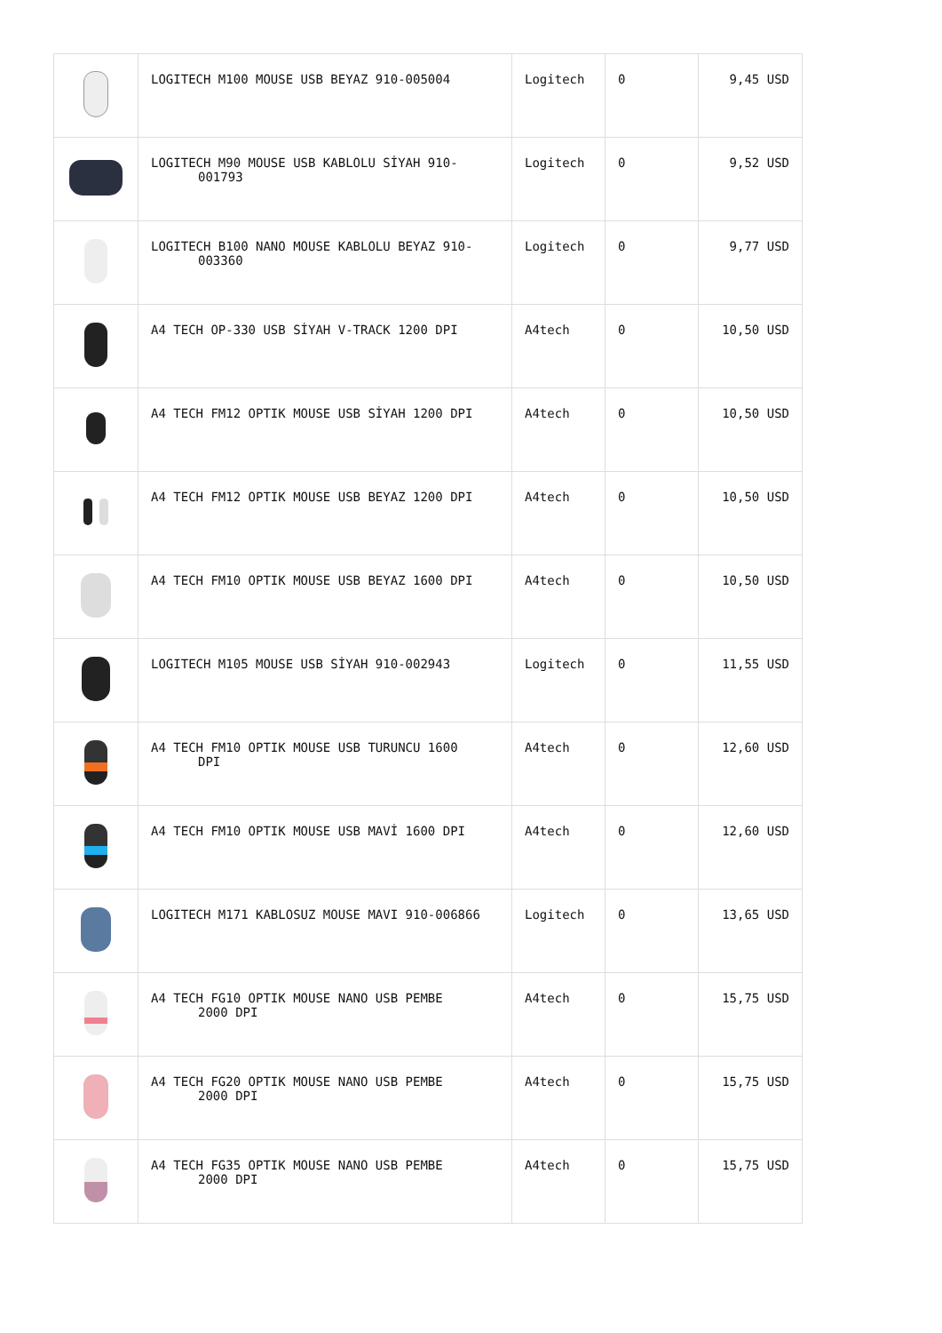| | LOGITECH M100 MOUSE USB BEYAZ 910-005004 | Logitech | 0 | 9,45 USD |
| | LOGITECH M90 MOUSE USB KABLOLU SİYAH 910- 001793 | Logitech | 0 | 9,52 USD |
| | LOGITECH B100 NANO MOUSE KABLOLU BEYAZ 910- 003360 | Logitech | 0 | 9,77 USD |
| | A4 TECH OP-330 USB SİYAH V-TRACK 1200 DPI | A4tech | 0 | 10,50 USD |
| | A4 TECH FM12 OPTIK MOUSE USB SİYAH 1200 DPI | A4tech | 0 | 10,50 USD |
| | A4 TECH FM12 OPTIK MOUSE USB BEYAZ 1200 DPI | A4tech | 0 | 10,50 USD |
| | A4 TECH FM10 OPTIK MOUSE USB BEYAZ 1600 DPI | A4tech | 0 | 10,50 USD |
| | LOGITECH M105 MOUSE USB SİYAH 910-002943 | Logitech | 0 | 11,55 USD |
| | A4 TECH FM10 OPTIK MOUSE USB TURUNCU 1600 DPI | A4tech | 0 | 12,60 USD |
| | A4 TECH FM10 OPTIK MOUSE USB MAVİ 1600 DPI | A4tech | 0 | 12,60 USD |
| | LOGITECH M171 KABLOSUZ MOUSE MAVI 910-006866 | Logitech | 0 | 13,65 USD |
| | A4 TECH FG10 OPTIK MOUSE NANO USB PEMBE 2000 DPI | A4tech | 0 | 15,75 USD |
| | A4 TECH FG20 OPTIK MOUSE NANO USB PEMBE 2000 DPI | A4tech | 0 | 15,75 USD |
| | A4 TECH FG35 OPTIK MOUSE NANO USB PEMBE 2000 DPI | A4tech | 0 | 15,75 USD |